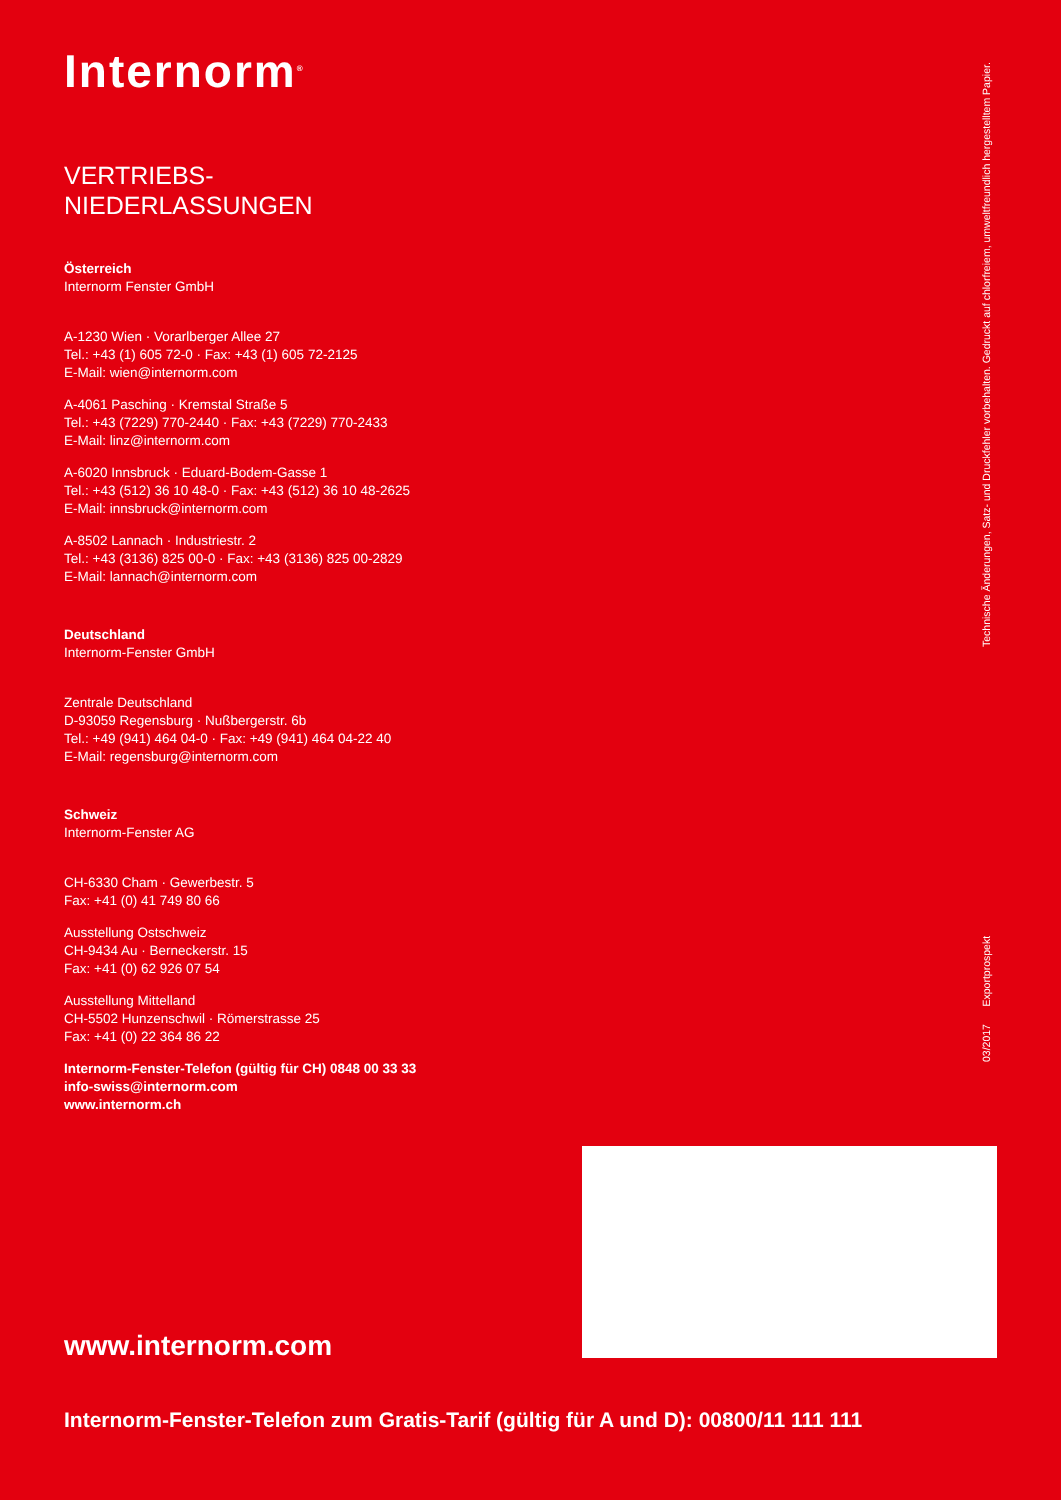Internorm<sup>®</sup>
VERTRIEBS-
NIEDERLASSUNGEN
Österreich
Internorm Fenster GmbH
A-1230 Wien · Vorarlberger Allee 27
Tel.: +43 (1) 605 72-0 · Fax: +43 (1) 605 72-2125
E-Mail: wien@internorm.com
A-4061 Pasching · Kremstal Straße 5
Tel.: +43 (7229) 770-2440 · Fax: +43 (7229) 770-2433
E-Mail: linz@internorm.com
A-6020 Innsbruck · Eduard-Bodem-Gasse 1
Tel.: +43 (512) 36 10 48-0 · Fax: +43 (512) 36 10 48-2625
E-Mail: innsbruck@internorm.com
A-8502 Lannach · Industriestr. 2
Tel.: +43 (3136) 825 00-0 · Fax: +43 (3136) 825 00-2829
E-Mail: lannach@internorm.com
Deutschland
Internorm-Fenster GmbH
Zentrale Deutschland
D-93059 Regensburg · Nußbergerstr. 6b
Tel.: +49 (941) 464 04-0 · Fax: +49 (941) 464 04-22 40
E-Mail: regensburg@internorm.com
Schweiz
Internorm-Fenster AG
CH-6330 Cham · Gewerbestr. 5
Fax: +41 (0) 41 749 80 66
Ausstellung Ostschweiz
CH-9434 Au · Berneckerstr. 15
Fax: +41 (0) 62 926 07 54
Ausstellung Mittelland
CH-5502 Hunzenschwil · Römerstrasse 25
Fax: +41 (0) 22 364 86 22
Internorm-Fenster-Telefon (gültig für CH) 0848 00 33 33
info-swiss@internorm.com
www.internorm.ch
03/2017 Exportprospekt Technische Änderungen, Satz- und Druckfehler vorbehalten. Gedruckt auf chlorfreiem, umweltfreundlich hergestelltem Papier.
www.internorm.com
Internorm-Fenster-Telefon zum Gratis-Tarif (gültig für A und D): 00800/11 111 111